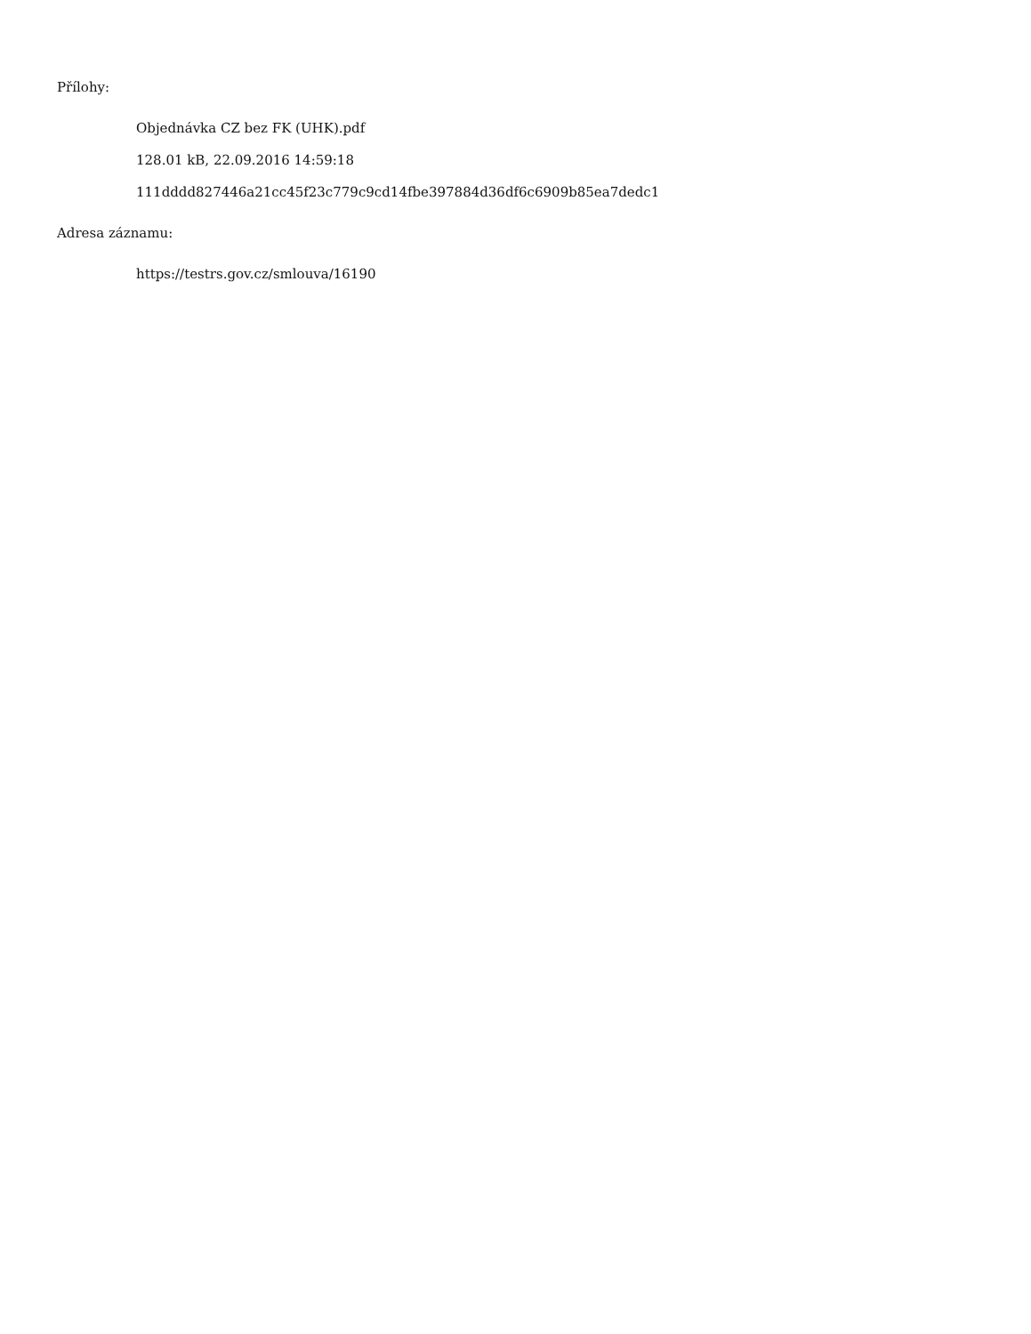Přílohy:
Objednávka CZ bez FK (UHK).pdf
128.01 kB, 22.09.2016 14:59:18
111dddd827446a21cc45f23c779c9cd14fbe397884d36df6c6909b85ea7dedc1
Adresa záznamu:
https://testrs.gov.cz/smlouva/16190